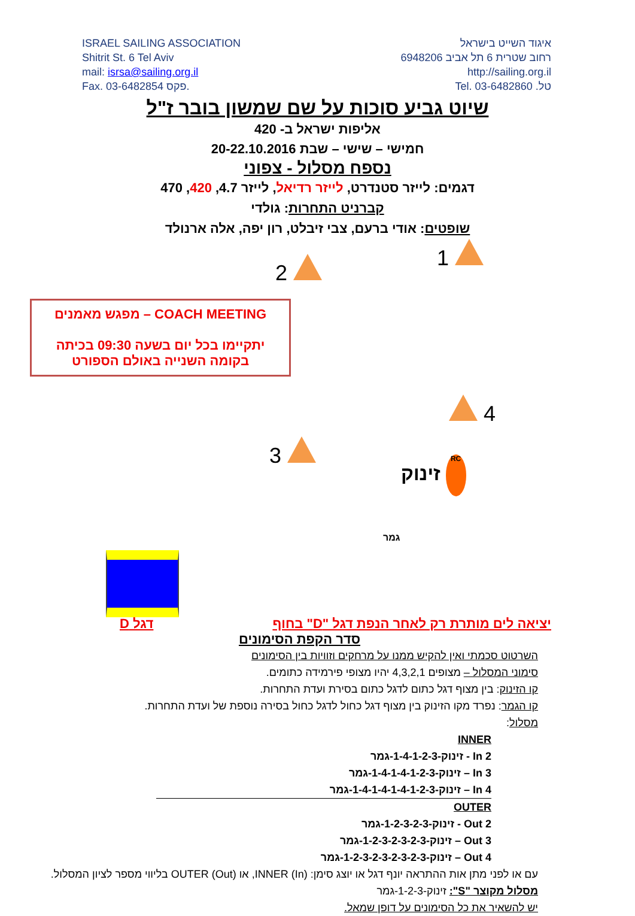ISRAEL SAILING ASSOCIATION
Shitrit St. 6 Tel Aviv
mail: isrsa@sailing.org.il
Fax. 03-6482854 פקס.
איגוד השייט בישראל
רחוב שטרית 6 תל אביב 6948206
http://sailing.org.il
טל. 03-6482860 .Tel
שיוט גביע סוכות על שם שמשון בובר ז"ל
אליפות ישראל ב- 420
חמישי – שישי – שבת 20-22.10.2016
נספח מסלול - צפוני
דגמים: לייזר סטנדרט, לייזר רדיאל, לייזר 4.7, 420, 470
קברניט התחרות: גולדי
שופטים: אודי ברעם, צבי זיבלט, רון יפה, אלה ארנולד
1
2
COACH MEETING – מפגש מאמנים
יתקיימו בכל יום בשעה 09:30 בכיתה
בקומה השנייה באולם הספורט
4
3
זינוק RC
גמר
יציאה לים מותרת רק לאחר הנפת דגל "D" בחוף
דגל D
סדר הקפת הסימונים
השרטוט סכמתי ואין להקיש ממנו על מרחקים וזוויות בין הסימונים
סימוני המסלול – מצופים 4,3,2,1 יהיו מצופי פירמידה כתומים.
קו הזינוק: בין מצוף דגל כתום לדגל כתום בסירת ועדת התחרות.
קו הגמר: נפרד מקו הזינוק בין מצוף דגל כחול לדגל כחול בסירה נוספת של ועדת התחרות.
מסלול:
INNER
2 In - זינוק-1-4-1-2-3-גמר
3 In – זינוק-1-4-1-4-1-2-3-גמר
4 In – זינוק-1-4-1-4-1-4-1-2-3-גמר
OUTER
2 Out - זינוק-1-2-3-2-3-גמר
3 Out – זינוק-1-2-3-2-3-2-3-גמר
4 Out – זינוק-1-2-3-2-3-2-3-2-3-גמר
עם או לפני מתן אות ההתראה יונף דגל או יוצג סימן: INNER (In), או OUTER (Out) בליווי מספר לציון המסלול.
מסלול מקוצר "S": זינוק-1-2-3-גמר
יש להשאיר את כל הסימונים על דופן שמאל.